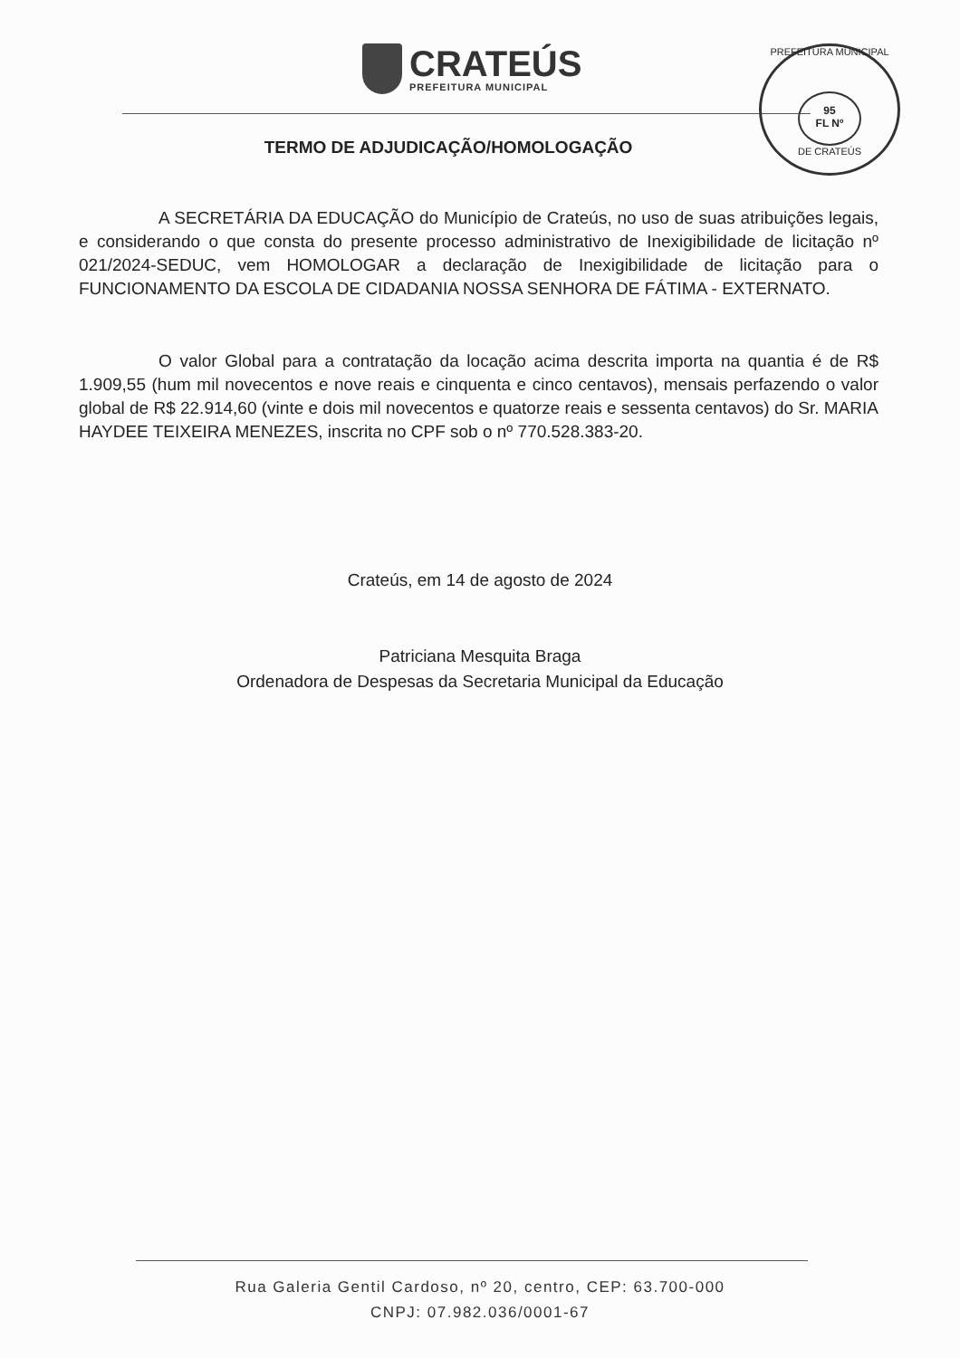CRATEÚS
PREFEITURA MUNICIPAL
PREFEITURA MUNICIPAL
95
FL Nº
DE CRATEÚS
TERMO DE ADJUDICAÇÃO/HOMOLOGAÇÃO
A SECRETÁRIA DA EDUCAÇÃO do Município de Crateús, no uso de suas atribuições legais, e considerando o que consta do presente processo administrativo de Inexigibilidade de licitação nº 021/2024-SEDUC, vem HOMOLOGAR a declaração de Inexigibilidade de licitação para o FUNCIONAMENTO DA ESCOLA DE CIDADANIA NOSSA SENHORA DE FÁTIMA - EXTERNATO.
O valor Global para a contratação da locação acima descrita importa na quantia é de R$ 1.909,55 (hum mil novecentos e nove reais e cinquenta e cinco centavos), mensais perfazendo o valor global de R$ 22.914,60 (vinte e dois mil novecentos e quatorze reais e sessenta centavos) do Sr. MARIA HAYDEE TEIXEIRA MENEZES, inscrita no CPF sob o nº 770.528.383-20.
Crateús, em 14 de agosto de 2024
Patriciana Mesquita Braga
Ordenadora de Despesas da Secretaria Municipal da Educação
Rua Galeria Gentil Cardoso, nº 20, centro, CEP: 63.700-000
CNPJ: 07.982.036/0001-67